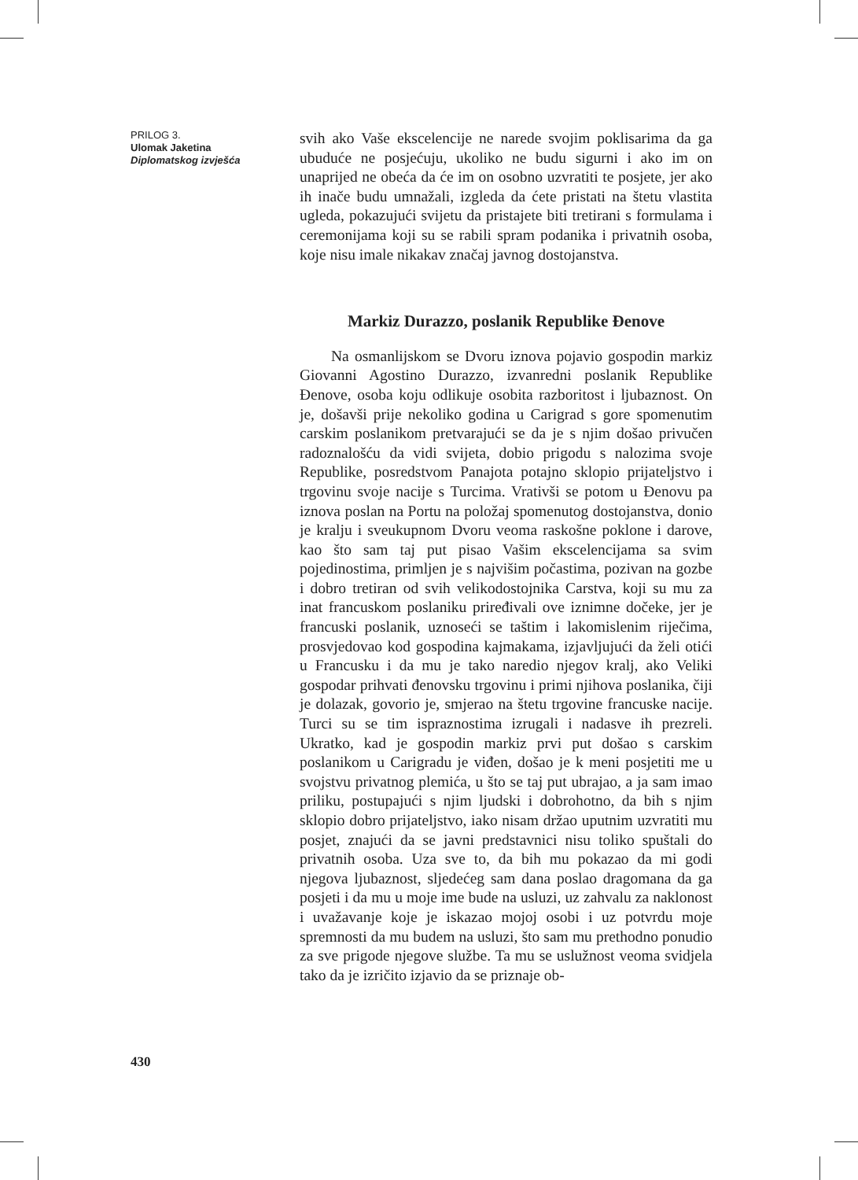PRILOG 3.
Ulomak Jaketina
Diplomatskog izvješća
svih ako Vaše ekscelencije ne narede svojim poklisarima da ga ubuduće ne posjećuju, ukoliko ne budu sigurni i ako im on unaprijed ne obeća da će im on osobno uzvratiti te posjete, jer ako ih inače budu umnažali, izgleda da ćete pristati na štetu vlastita ugleda, pokazujući svijetu da pristajete biti tretirani s formulama i ceremonijama koji su se rabili spram podanika i privatnih osoba, koje nisu imale nikakav značaj javnog dostojanstva.
Markiz Durazzo, poslanik Republike Đenove
Na osmanlijskom se Dvoru iznova pojavio gospodin markiz Giovanni Agostino Durazzo, izvanredni poslanik Republike Đenove, osoba koju odlikuje osobita razboritost i ljubaznost. On je, došavši prije nekoliko godina u Carigrad s gore spomenutim carskim poslanikom pretvarajući se da je s njim došao privučen radoznalošću da vidi svijeta, dobio prigodu s nalozima svoje Republike, posredstvom Panajota potajno sklopio prijateljstvo i trgovinu svoje nacije s Turcima. Vrativši se potom u Đenovu pa iznova poslan na Portu na položaj spomenutog dostojanstva, donio je kralju i sveukupnom Dvoru veoma raskošne poklone i darove, kao što sam taj put pisao Vašim ekscelencijama sa svim pojedinostima, primljen je s najvišim počastima, pozivan na gozbe i dobro tretiran od svih velikodostojnika Carstva, koji su mu za inat francuskom poslaniku priređivali ove iznimne dočeke, jer je francuski poslanik, uznoseći se taštim i lakomislenim riječima, prosvjedovao kod gospodina kajmakama, izjavljujući da želi otići u Francusku i da mu je tako naredio njegov kralj, ako Veliki gospodar prihvati đenovsku trgovinu i primi njihova poslanika, čiji je dolazak, govorio je, smjerao na štetu trgovine francuske nacije. Turci su se tim ispraznostima izrugali i nadasve ih prezreli. Ukratko, kad je gospodin markiz prvi put došao s carskim poslanikom u Carigradu je viđen, došao je k meni posjetiti me u svojstvu privatnog plemića, u što se taj put ubrajao, a ja sam imao priliku, postupajući s njim ljudski i dobrohotno, da bih s njim sklopio dobro prijateljstvo, iako nisam držao uputnim uzvratiti mu posjet, znajući da se javni predstavnici nisu toliko spuštali do privatnih osoba. Uza sve to, da bih mu pokazao da mi godi njegova ljubaznost, sljedećeg sam dana poslao dragomana da ga posjeti i da mu u moje ime bude na usluzi, uz zahvalu za naklonost i uvažavanje koje je iskazao mojoj osobi i uz potvrdu moje spremnosti da mu budem na usluzi, što sam mu prethodno ponudio za sve prigode njegove službe. Ta mu se uslužnost veoma svidjela tako da je izričito izjavio da se priznaje ob-
430